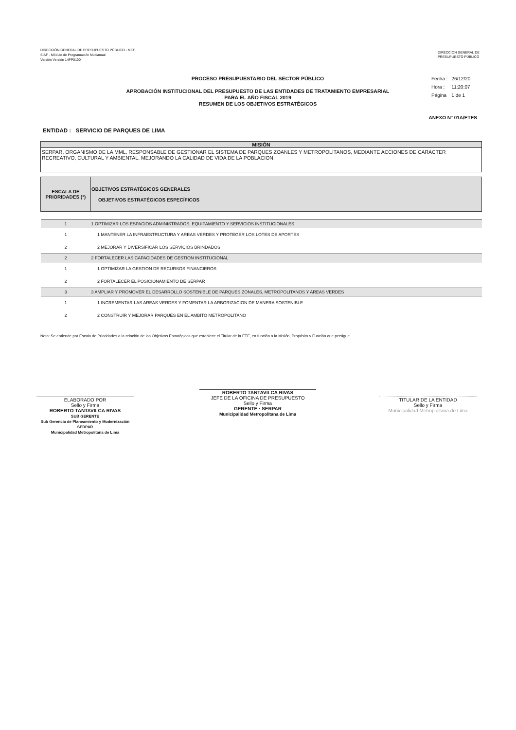DIRECCIÓN GENERAL DE PRESUPUESTO PÚBLICO - MEF
SIAF - Módulo de Programación Multianual
Versión Versión 14FP0100
DIRECCION GENERAL DE
PRESUPUESTO PÚBLICO
PROCESO PRESUPUESTARIO DEL SECTOR PÚBLICO
APROBACIÓN INSTITUCIONAL DEL PRESUPUESTO DE LAS ENTIDADES DE TRATAMIENTO EMPRESARIAL
PARA EL AÑO FISCAL 2019
RESUMEN DE LOS OBJETIVOS ESTRATÉGICOS
| Fecha : | 26/12/20 |
| Hora : | 11:20:07 |
| Página | 1 de 1 |
ANEXO N° 01A/ETES
ENTIDAD : SERVICIO DE PARQUES DE LIMA
MISIÓN
SERPAR, ORGANISMO DE LA MML, RESPONSABLE DE GESTIONAR EL SISTEMA DE PARQUES ZOANLES Y METROPOLITANOS, MEDIANTE ACCIONES DE CARACTER RECREATIVO, CULTURAL Y AMBIENTAL, MEJORANDO LA CALIDAD DE VIDA DE LA POBLACION.
| ESCALA DE PRIORIDADES (*) | OBJETIVOS ESTRATÉGICOS GENERALES OBJETIVOS ESTRATÉGICOS ESPECÍFICOS |
| --- | --- |
| 1 | 1 OPTIMIZAR LOS ESPACIOS ADMINISTRADOS, EQUIPAMIENTO Y SERVICIOS INSTITUCIONALES |
| 1 | 1 MANTENER LA INFRAESTRUCTURA Y AREAS VERDES Y PROTEGER LOS LOTES DE APORTES |
| 2 | 2 MEJORAR Y DIVERSIFICAR LOS SERVICIOS BRINDADOS |
| 2 | 2 FORTALECER LAS CAPACIDADES DE GESTION INSTITUCIONAL |
| 1 | 1 OPTIMIZAR LA GESTION DE RECURSOS FINANCIEROS |
| 2 | 2 FORTALECER EL POSICIONAMIENTO DE SERPAR |
| 3 | 3 AMPLIAR Y PROMOVER EL DESARROLLO SOSTENIBLE DE PARQUES ZONALES, METROPOLITANOS Y AREAS VERDES |
| 1 | 1 INCREMENTAR LAS AREAS VERDES Y FOMENTAR LA ARBORIZACION DE MANERA SOSTENIBLE |
| 2 | 2 CONSTRUIR Y MEJORAR PARQUES EN EL AMBITO METROPOLITANO |
Nota: Se entiende por Escala de Prioridades a la relación de los Objetivos Estratégicos que establece el Titular de la ETE, en función a la Misión, Propósito y Función que persigue.
ELABORADO POR
Sello y Firma
ROBERTO TANTAVILCA RIVAS
SUB GERENTE
Sub Gerencia de Planeamiento y Modernización
SERPAR
Municipalidad Metropolitana de Lima
ROBERTO TANTAVILCA RIVAS
JEFE DE LA OFICINA DE PRESUPUESTO
Sello y Firma
GERENTE · SERPAR
Municipalidad Metropolitana de Lima
TITULAR DE LA ENTIDAD
Sello y Firma
Municipalidad Metropolitana de Lima